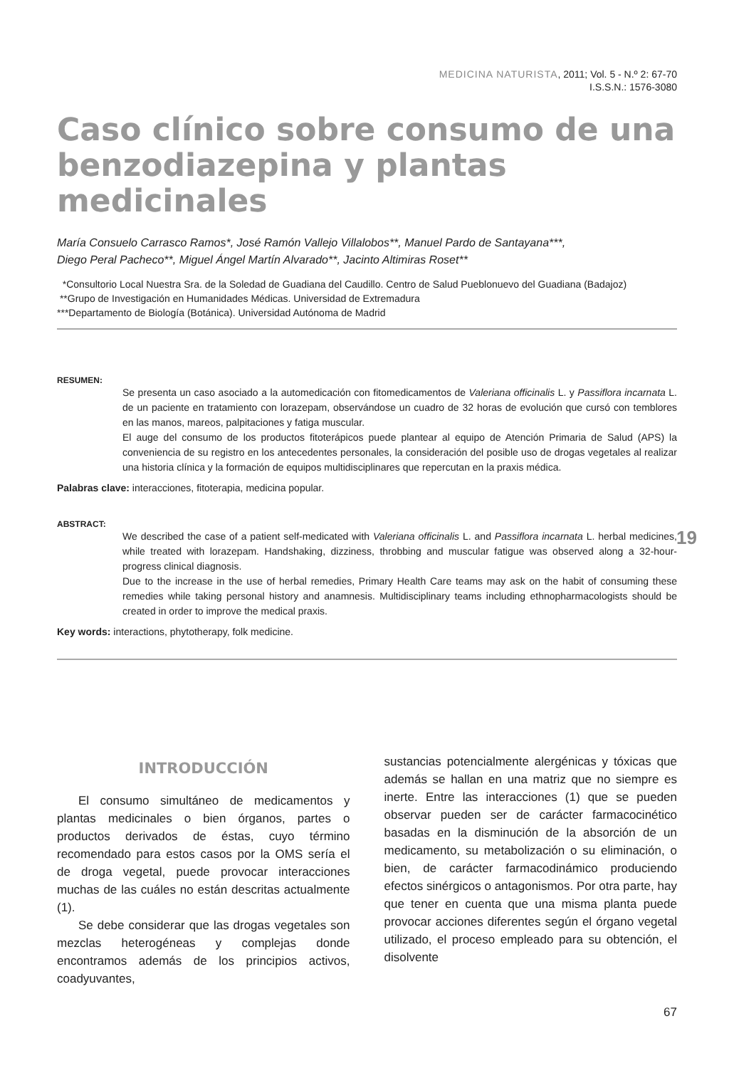MEDICINA NATURISTA, 2011; Vol. 5 - N.º 2: 67-70
I.S.S.N.: 1576-3080
Caso clínico sobre consumo de una benzodiazepina y plantas medicinales
María Consuelo Carrasco Ramos*, José Ramón Vallejo Villalobos**, Manuel Pardo de Santayana***,
Diego Peral Pacheco**, Miguel Ángel Martín Alvarado**, Jacinto Altimiras Roset**
*Consultorio Local Nuestra Sra. de la Soledad de Guadiana del Caudillo. Centro de Salud Pueblonuevo del Guadiana (Badajoz)
**Grupo de Investigación en Humanidades Médicas. Universidad de Extremadura
***Departamento de Biología (Botánica). Universidad Autónoma de Madrid
RESUMEN:
Se presenta un caso asociado a la automedicación con fitomedicamentos de Valeriana officinalis L. y Passiflora incarnata L. de un paciente en tratamiento con lorazepam, observándose un cuadro de 32 horas de evolución que cursó con temblores en las manos, mareos, palpitaciones y fatiga muscular.
El auge del consumo de los productos fitoterápicos puede plantear al equipo de Atención Primaria de Salud (APS) la conveniencia de su registro en los antecedentes personales, la consideración del posible uso de drogas vegetales al realizar una historia clínica y la formación de equipos multidisciplinares que repercutan en la praxis médica.
Palabras clave: interacciones, fitoterapia, medicina popular.
ABSTRACT:
We described the case of a patient self-medicated with Valeriana officinalis L. and Passiflora incarnata L. herbal medicines, while treated with lorazepam. Handshaking, dizziness, throbbing and muscular fatigue was observed along a 32-hour-progress clinical diagnosis.
Due to the increase in the use of herbal remedies, Primary Health Care teams may ask on the habit of consuming these remedies while taking personal history and anamnesis. Multidisciplinary teams including ethnopharmacologists should be created in order to improve the medical praxis.
Key words: interactions, phytotherapy, folk medicine.
INTRODUCCIÓN
El consumo simultáneo de medicamentos y plantas medicinales o bien órganos, partes o productos derivados de éstas, cuyo término recomendado para estos casos por la OMS sería el de droga vegetal, puede provocar interacciones muchas de las cuáles no están descritas actualmente (1).
Se debe considerar que las drogas vegetales son mezclas heterogéneas y complejas donde encontramos además de los principios activos, coadyuvantes,
sustancias potencialmente alergénicas y tóxicas que además se hallan en una matriz que no siempre es inerte. Entre las interacciones (1) que se pueden observar pueden ser de carácter farmacocinético basadas en la disminución de la absorción de un medicamento, su metabolización o su eliminación, o bien, de carácter farmacodinámico produciendo efectos sinérgicos o antagonismos. Por otra parte, hay que tener en cuenta que una misma planta puede provocar acciones diferentes según el órgano vegetal utilizado, el proceso empleado para su obtención, el disolvente
67
19